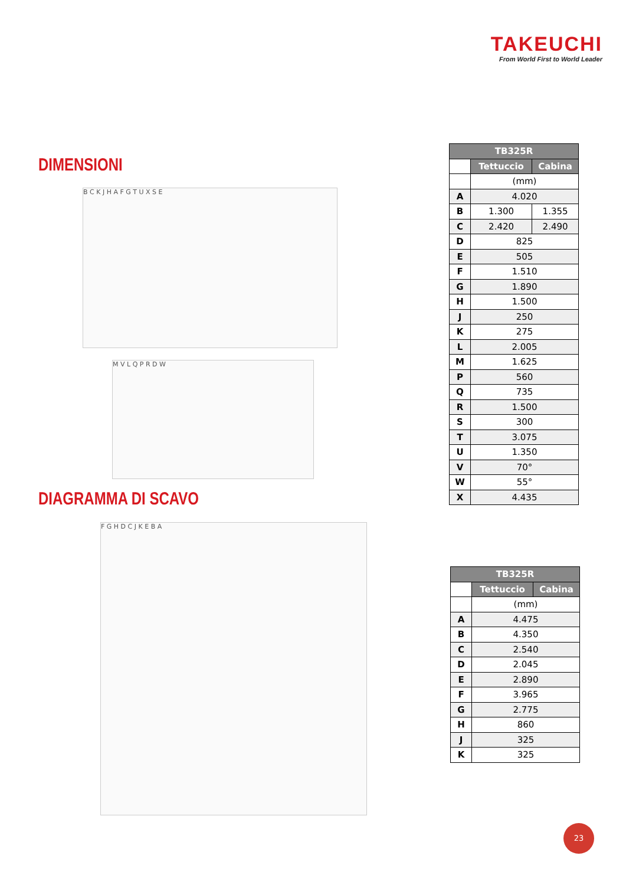TAKEUCHI
From World First to World Leader
DIMENSIONI
B C K J H A F G T U X S E
M V L Q P R D W
| TB325R | | |
| --- | --- | --- |
| | Tettuccio | Cabina |
| | (mm) | |
| A | 4.020 | |
| B | 1.300 | 1.355 |
| C | 2.420 | 2.490 |
| D | 825 | |
| E | 505 | |
| F | 1.510 | |
| G | 1.890 | |
| H | 1.500 | |
| J | 250 | |
| K | 275 | |
| L | 2.005 | |
| M | 1.625 | |
| P | 560 | |
| Q | 735 | |
| R | 1.500 | |
| S | 300 | |
| T | 3.075 | |
| U | 1.350 | |
| V | 70° | |
| W | 55° | |
| X | 4.435 | |
DIAGRAMMA DI SCAVO
F G H D C J K E B A
| TB325R | | |
| --- | --- | --- |
| | Tettuccio | Cabina |
| | (mm) | |
| A | 4.475 | |
| B | 4.350 | |
| C | 2.540 | |
| D | 2.045 | |
| E | 2.890 | |
| F | 3.965 | |
| G | 2.775 | |
| H | 860 | |
| J | 325 | |
| K | 325 | |
23